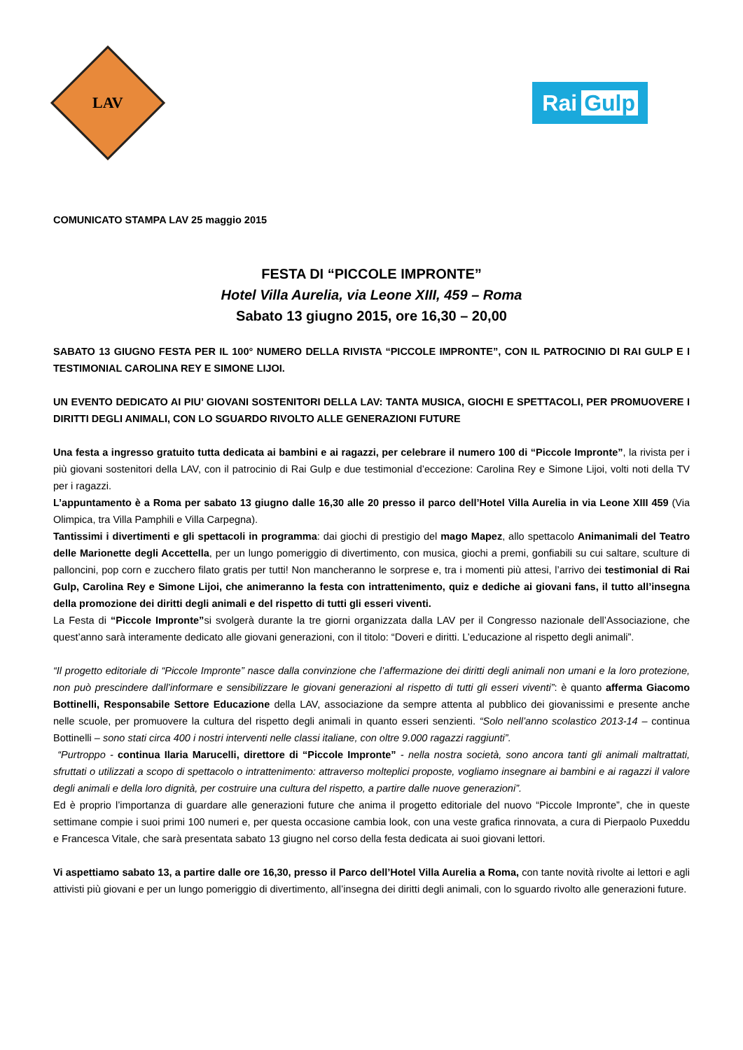LAV
Rai Gulp
COMUNICATO STAMPA LAV 25 maggio 2015
FESTA DI “PICCOLE IMPRONTE”
Hotel Villa Aurelia, via Leone XIII, 459 – Roma
Sabato 13 giugno 2015, ore 16,30 – 20,00
SABATO 13 GIUGNO FESTA PER IL 100° NUMERO DELLA RIVISTA “PICCOLE IMPRONTE”, CON IL PATROCINIO DI RAI GULP E I TESTIMONIAL CAROLINA REY E SIMONE LIJOI.
UN EVENTO DEDICATO AI PIU’ GIOVANI SOSTENITORI DELLA LAV: TANTA MUSICA, GIOCHI E SPETTACOLI, PER PROMUOVERE I DIRITTI DEGLI ANIMALI, CON LO SGUARDO RIVOLTO ALLE GENERAZIONI FUTURE
Una festa a ingresso gratuito tutta dedicata ai bambini e ai ragazzi, per celebrare il numero 100 di “Piccole Impronte”, la rivista per i più giovani sostenitori della LAV, con il patrocinio di Rai Gulp e due testimonial d’eccezione: Carolina Rey e Simone Lijoi, volti noti della TV per i ragazzi.
L’appuntamento è a Roma per sabato 13 giugno dalle 16,30 alle 20 presso il parco dell’Hotel Villa Aurelia in via Leone XIII 459 (Via Olimpica, tra Villa Pamphili e Villa Carpegna).
Tantissimi i divertimenti e gli spettacoli in programma: dai giochi di prestigio del mago Mapez, allo spettacolo Animanimali del Teatro delle Marionette degli Accettella, per un lungo pomeriggio di divertimento, con musica, giochi a premi, gonfiabili su cui saltare, sculture di palloncini, pop corn e zucchero filato gratis per tutti! Non mancheranno le sorprese e, tra i momenti più attesi, l’arrivo dei testimonial di Rai Gulp, Carolina Rey e Simone Lijoi, che animeranno la festa con intrattenimento, quiz e dediche ai giovani fans, il tutto all’insegna della promozione dei diritti degli animali e del rispetto di tutti gli esseri viventi.
La Festa di “Piccole Impronte”si svolgerà durante la tre giorni organizzata dalla LAV per il Congresso nazionale dell’Associazione, che quest’anno sarà interamente dedicato alle giovani generazioni, con il titolo: “Doveri e diritti. L’educazione al rispetto degli animali”.
“Il progetto editoriale di “Piccole Impronte” nasce dalla convinzione che l’affermazione dei diritti degli animali non umani e la loro protezione, non può prescindere dall’informare e sensibilizzare le giovani generazioni al rispetto di tutti gli esseri viventi”: è quanto afferma Giacomo Bottinelli, Responsabile Settore Educazione della LAV, associazione da sempre attenta al pubblico dei giovanissimi e presente anche nelle scuole, per promuovere la cultura del rispetto degli animali in quanto esseri senzienti. “Solo nell’anno scolastico 2013-14 – continua Bottinelli – sono stati circa 400 i nostri interventi nelle classi italiane, con oltre 9.000 ragazzi raggiunti”.
“Purtroppo - continua Ilaria Marucelli, direttore di “Piccole Impronte” - nella nostra società, sono ancora tanti gli animali maltrattati, sfruttati o utilizzati a scopo di spettacolo o intrattenimento: attraverso molteplici proposte, vogliamo insegnare ai bambini e ai ragazzi il valore degli animali e della loro dignità, per costruire una cultura del rispetto, a partire dalle nuove generazioni”.
Ed è proprio l’importanza di guardare alle generazioni future che anima il progetto editoriale del nuovo “Piccole Impronte”, che in queste settimane compie i suoi primi 100 numeri e, per questa occasione cambia look, con una veste grafica rinnovata, a cura di Pierpaolo Puxeddu e Francesca Vitale, che sarà presentata sabato 13 giugno nel corso della festa dedicata ai suoi giovani lettori.
Vi aspettiamo sabato 13, a partire dalle ore 16,30, presso il Parco dell’Hotel Villa Aurelia a Roma, con tante novità rivolte ai lettori e agli attivisti più giovani e per un lungo pomeriggio di divertimento, all’insegna dei diritti degli animali, con lo sguardo rivolto alle generazioni future.